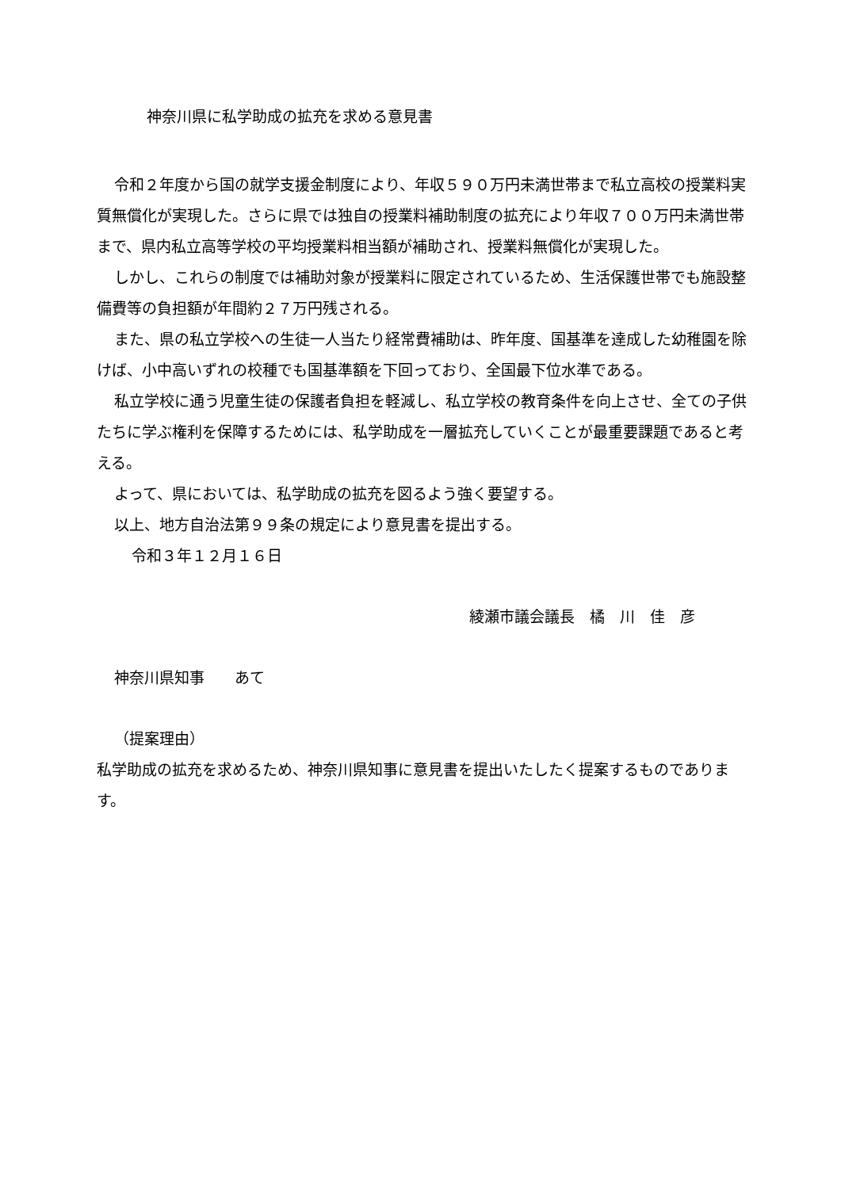神奈川県に私学助成の拡充を求める意見書
令和２年度から国の就学支援金制度により、年収５９０万円未満世帯まで私立高校の授業料実質無償化が実現した。さらに県では独自の授業料補助制度の拡充により年収７００万円未満世帯まで、県内私立高等学校の平均授業料相当額が補助され、授業料無償化が実現した。
しかし、これらの制度では補助対象が授業料に限定されているため、生活保護世帯でも施設整備費等の負担額が年間約２７万円残される。
また、県の私立学校への生徒一人当たり経常費補助は、昨年度、国基準を達成した幼稚園を除けば、小中高いずれの校種でも国基準額を下回っており、全国最下位水準である。
私立学校に通う児童生徒の保護者負担を軽減し、私立学校の教育条件を向上させ、全ての子供たちに学ぶ権利を保障するためには、私学助成を一層拡充していくことが最重要課題であると考える。
よって、県においては、私学助成の拡充を図るよう強く要望する。
以上、地方自治法第９９条の規定により意見書を提出する。
令和３年１２月１６日
綾瀬市議会議長　橘　川　佳　彦
神奈川県知事　　あて
（提案理由）
私学助成の拡充を求めるため、神奈川県知事に意見書を提出いたしたく提案するものであります。